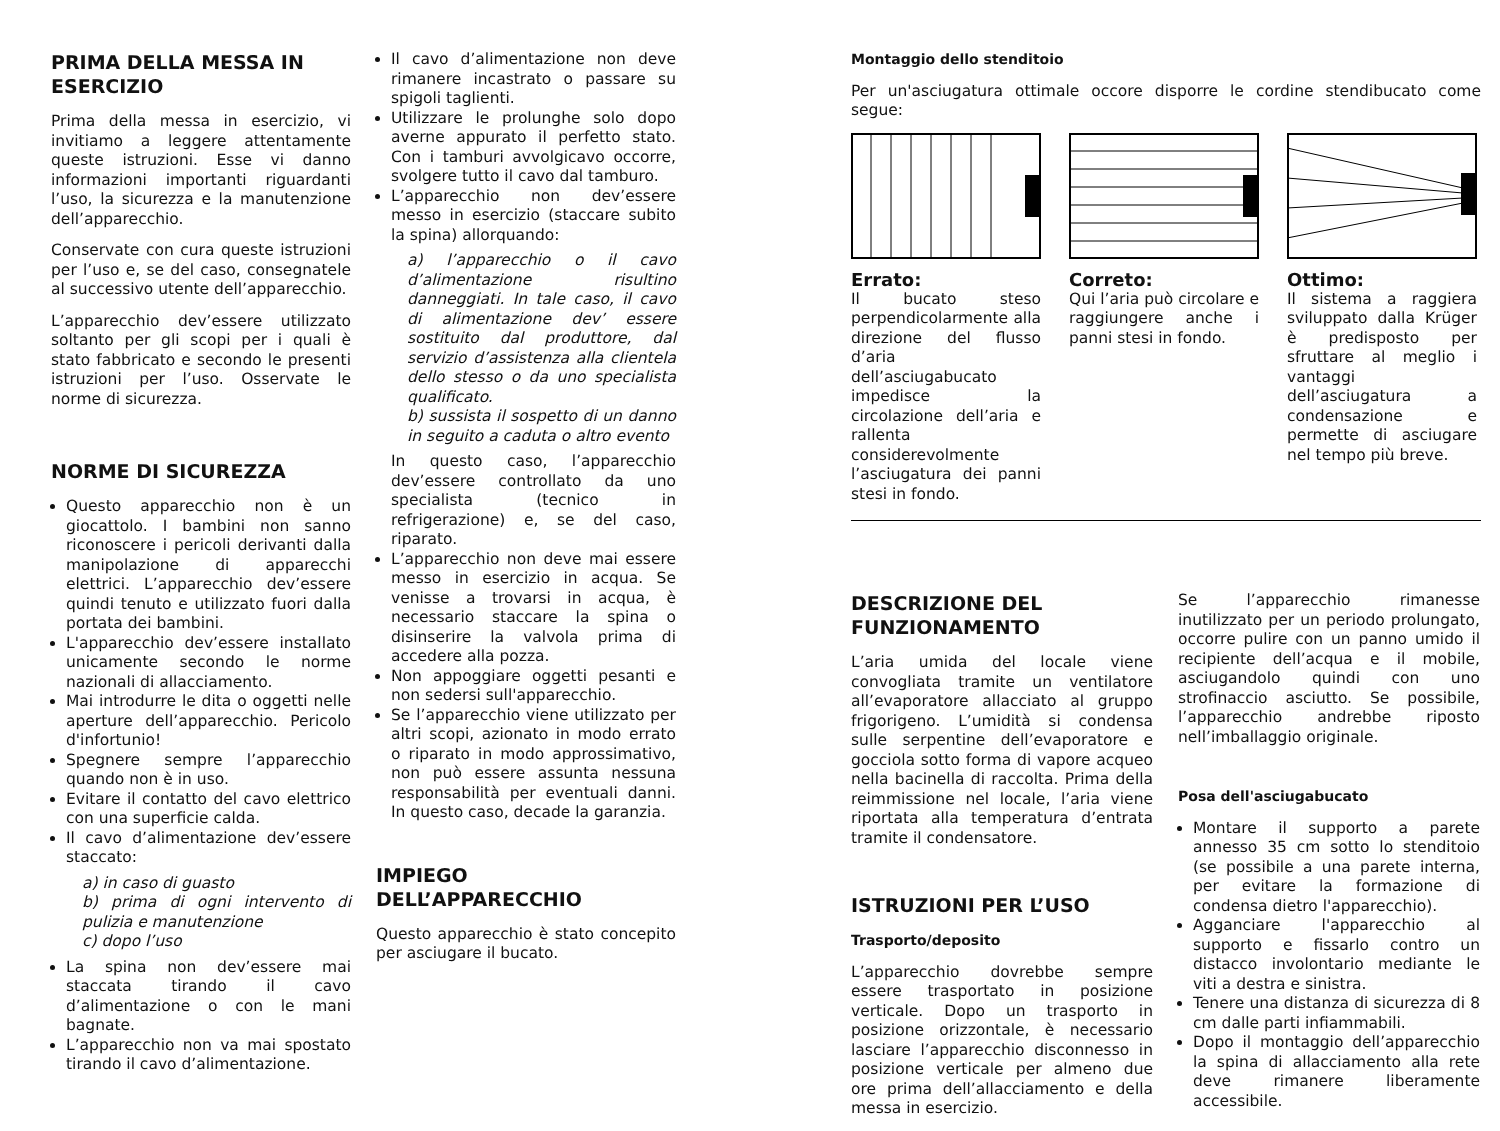PRIMA DELLA MESSA IN ESERCIZIO
Prima della messa in esercizio, vi invitiamo a leggere attentamente queste istruzioni. Esse vi danno informazioni importanti riguardanti l’uso, la sicurezza e la manutenzione dell’apparecchio.
Conservate con cura queste istruzioni per l’uso e, se del caso, consegnatele al successivo utente dell’apparecchio.
L’apparecchio dev’essere utilizzato soltanto per gli scopi per i quali è stato fabbricato e secondo le presenti istruzioni per l’uso. Osservate le norme di sicurezza.
NORME DI SICUREZZA
Questo apparecchio non è un giocattolo. I bambini non sanno riconoscere i pericoli derivanti dalla manipolazione di apparecchi elettrici. L’apparecchio dev’essere quindi tenuto e utilizzato fuori dalla portata dei bambini.
L'apparecchio dev’essere installato unicamente secondo le norme nazionali di allacciamento.
Mai introdurre le dita o oggetti nelle aperture dell’apparecchio. Pericolo d'infortunio!
Spegnere sempre l’apparecchio quando non è in uso.
Evitare il contatto del cavo elettrico con una superficie calda.
Il cavo d’alimentazione dev’essere staccato:
a) in caso di guasto
b) prima di ogni intervento di pulizia e manutenzione
c) dopo l’uso
La spina non dev’essere mai staccata tirando il cavo d’alimentazione o con le mani bagnate.
L’apparecchio non va mai spostato tirando il cavo d’alimentazione.
Il cavo d’alimentazione non deve rimanere incastrato o passare su spigoli taglienti.
Utilizzare le prolunghe solo dopo averne appurato il perfetto stato. Con i tamburi avvolgicavo occorre, svolgere tutto il cavo dal tamburo.
L’apparecchio non dev’essere messo in esercizio (staccare subito la spina) allorquando:
a) l’apparecchio o il cavo d’alimentazione risultino danneggiati. In tale caso, il cavo di alimentazione dev’ essere sostituito dal produttore, dal servizio d’assistenza alla clientela dello stesso o da uno specialista qualificato.
b) sussista il sospetto di un danno in seguito a caduta o altro evento
In questo caso, l’apparecchio dev’essere controllato da uno specialista (tecnico in refrigerazione) e, se del caso, riparato.
L’apparecchio non deve mai essere messo in esercizio in acqua. Se venisse a trovarsi in acqua, è necessario staccare la spina o disinserire la valvola prima di accedere alla pozza.
Non appoggiare oggetti pesanti e non sedersi sull'apparecchio.
Se l’apparecchio viene utilizzato per altri scopi, azionato in modo errato o riparato in modo approssimativo, non può essere assunta nessuna responsabilità per eventuali danni. In questo caso, decade la garanzia.
IMPIEGO DELL’APPARECCHIO
Questo apparecchio è stato concepito per asciugare il bucato.
Montaggio dello stenditoio
Per un'asciugatura ottimale occore disporre le cordine stendibucato come segue:
Errato:
Il bucato steso perpendicolarmente alla direzione del flusso d’aria dell’asciugabucato impedisce la circolazione dell’aria e rallenta considerevolmente l’asciugatura dei panni stesi in fondo.
Correto:
Qui l’aria può circolare e raggiungere anche i panni stesi in fondo.
Ottimo:
Il sistema a raggiera sviluppato dalla Krüger è predisposto per sfruttare al meglio i vantaggi dell’asciugatura a condensazione e permette di asciugare nel tempo più breve.
DESCRIZIONE DEL FUNZIONAMENTO
L’aria umida del locale viene convogliata tramite un ventilatore all’evaporatore allacciato al gruppo frigorigeno. L’umidità si condensa sulle serpentine dell’evaporatore e gocciola sotto forma di vapore acqueo nella bacinella di raccolta. Prima della reimmissione nel locale, l’aria viene riportata alla temperatura d’entrata tramite il condensatore.
ISTRUZIONI PER L’USO
Trasporto/deposito
L’apparecchio dovrebbe sempre essere trasportato in posizione verticale. Dopo un trasporto in posizione orizzontale, è necessario lasciare l’apparecchio disconnesso in posizione verticale per almeno due ore prima dell’allacciamento e della messa in esercizio.
Se l’apparecchio rimanesse inutilizzato per un periodo prolungato, occorre pulire con un panno umido il recipiente dell’acqua e il mobile, asciugandolo quindi con uno strofinaccio asciutto. Se possibile, l’apparecchio andrebbe riposto nell’imballaggio originale.
Posa dell'asciugabucato
Montare il supporto a parete annesso 35 cm sotto lo stenditoio (se possibile a una parete interna, per evitare la formazione di condensa dietro l'apparecchio).
Agganciare l'apparecchio al supporto e fissarlo contro un distacco involontario mediante le viti a destra e sinistra.
Tenere una distanza di sicurezza di 8 cm dalle parti infiammabili.
Dopo il montaggio dell’apparecchio la spina di allacciamento alla rete deve rimanere liberamente accessibile.